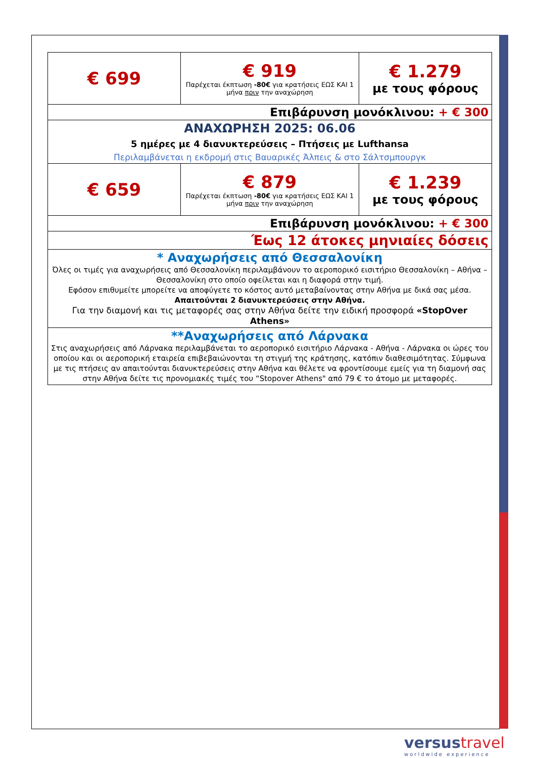| € 699 | € 919 Παρέχεται έκπτωση -80€ για κρατήσεις ΕΩΣ ΚΑΙ 1 μήνα πριν την αναχώρηση | € 1.279 με τους φόρους |
| Επιβάρυνση μονόκλινου: + € 300 | | |
| ΑΝΑΧΩΡΗΣΗ 2025: 06.06 5 ημέρες με 4 διανυκτερεύσεις – Πτήσεις με Lufthansa Περιλαμβάνεται η εκδρομή στις Βαυαρικές Άλπεις & στο Σάλτσμπουργκ | | |
| € 659 | € 879 Παρέχεται έκπτωση -80€ για κρατήσεις ΕΩΣ ΚΑΙ 1 μήνα πριν την αναχώρηση | € 1.239 με τους φόρους |
| Επιβάρυνση μονόκλινου: + € 300 | | |
| Έως 12 άτοκες μηνιαίες δόσεις | | |
| * Αναχωρήσεις από Θεσσαλονίκη Όλες οι τιμές για αναχωρήσεις από Θεσσαλονίκη περιλαμβάνουν το αεροπορικό εισιτήριο Θεσσαλονίκη – Αθήνα – Θεσσαλονίκη στο οποίο οφείλεται και η διαφορά στην τιμή. Εφόσον επιθυμείτε μπορείτε να αποφύγετε το κόστος αυτό μεταβαίνοντας στην Αθήνα με δικά σας μέσα. Απαιτούνται 2 διανυκτερεύσεις στην Αθήνα. Για την διαμονή και τις μεταφορές σας στην Αθήνα δείτε την ειδική προσφορά «StopOver Athens» | | |
| **Αναχωρήσεις από Λάρνακα Στις αναχωρήσεις από Λάρνακα περιλαμβάνεται το αεροπορικό εισιτήριο Λάρνακα - Αθήνα - Λάρνακα οι ώρες του οποίου και οι αεροπορική εταιρεία επιβεβαιώνονται τη στιγμή της κράτησης, κατόπιν διαθεσιμότητας. Σύμφωνα με τις πτήσεις αν απαιτούνται διανυκτερεύσεις στην Αθήνα και θέλετε να φροντίσουμε εμείς για τη διαμονή σας στην Αθήνα δείτε τις προνομιακές τιμές του “Stopover Athens" από 79 € το άτομο με μεταφορές. | | |
versustravel
worldwide experience